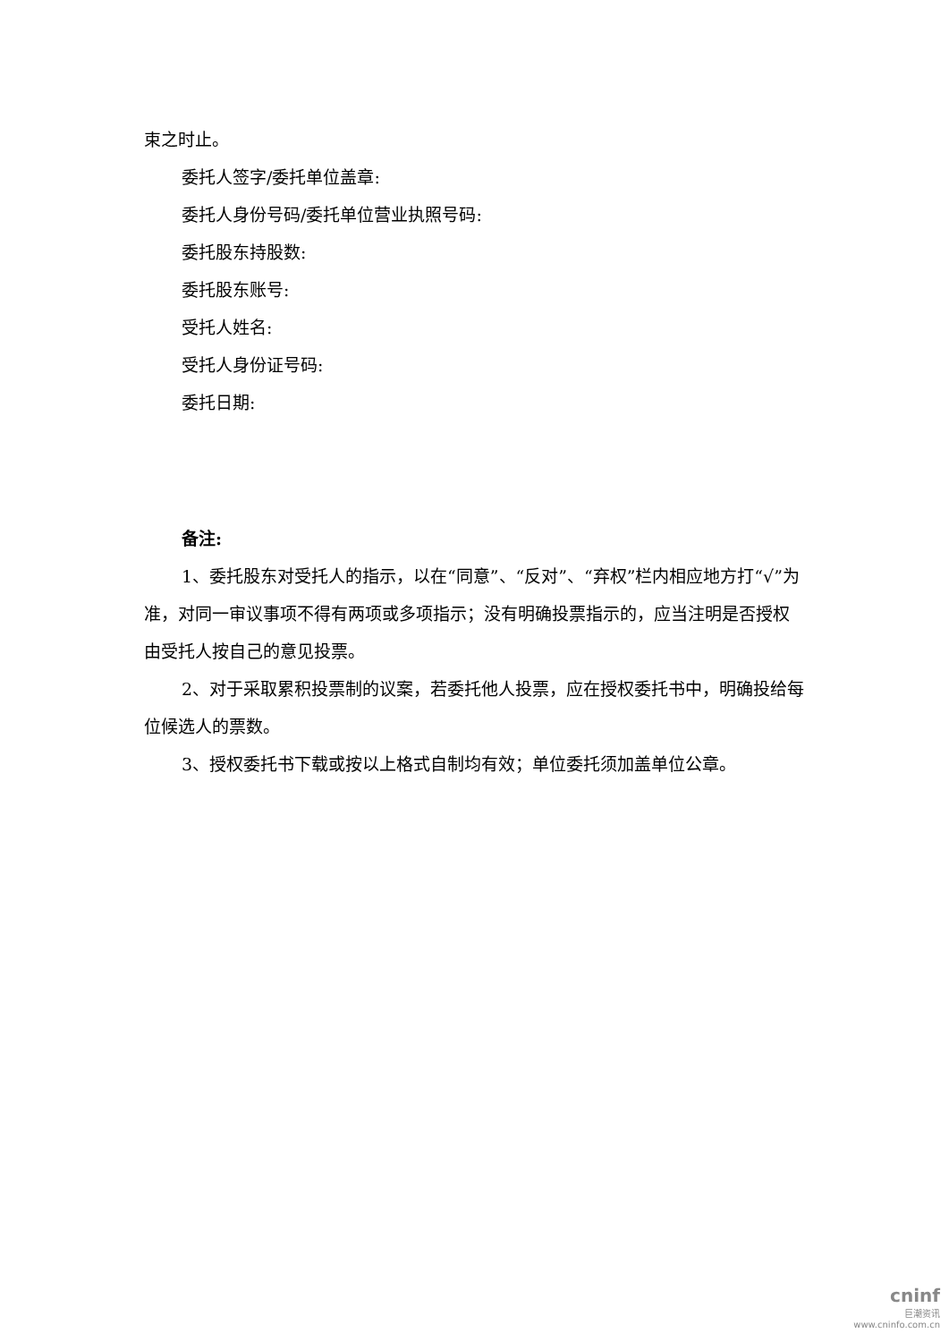束之时止。
委托人签字/委托单位盖章:
委托人身份号码/委托单位营业执照号码:
委托股东持股数:
委托股东账号:
受托人姓名:
受托人身份证号码:
委托日期:
备注:
1、委托股东对受托人的指示，以在“同意”、“反对”、“弃权”栏内相应地方打“√”为准，对同一审议事项不得有两项或多项指示；没有明确投票指示的，应当注明是否授权由受托人按自己的意见投票。
2、对于采取累积投票制的议案，若委托他人投票，应在授权委托书中，明确投给每位候选人的票数。
3、授权委托书下载或按以上格式自制均有效；单位委托须加盖单位公章。
cninf
巨潮资讯
www.cninfo.com.cn